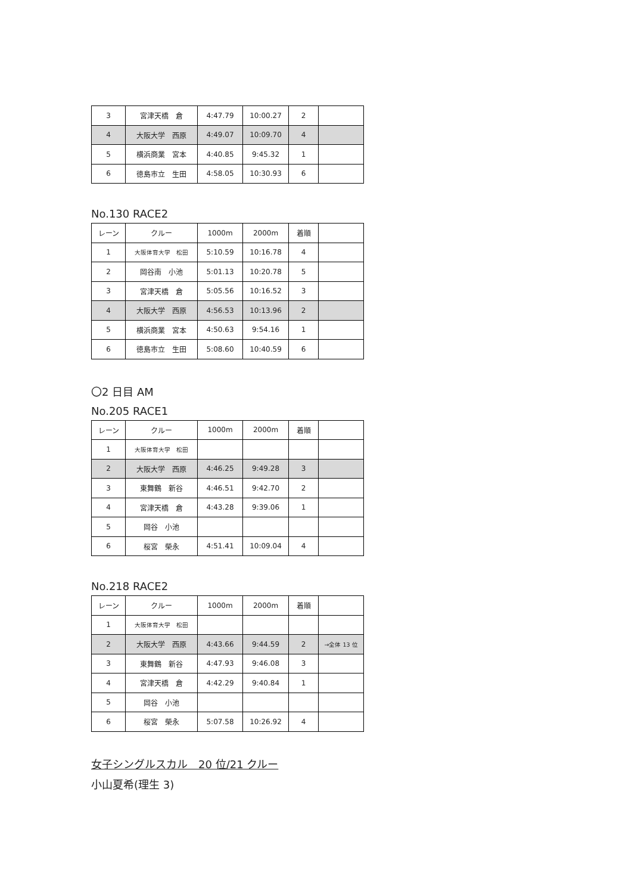| 3 | 宮津天橋 倉 | 4:47.79 | 10:00.27 | 2 | |
| 4 | 大阪大学 西原 | 4:49.07 | 10:09.70 | 4 | |
| 5 | 横浜商業 宮本 | 4:40.85 | 9:45.32 | 1 | |
| 6 | 徳島市立 生田 | 4:58.05 | 10:30.93 | 6 | |
No.130 RACE2
| レーン | クルー | 1000m | 2000m | 着順 | |
| 1 | 大阪体育大学 松田 | 5:10.59 | 10:16.78 | 4 | |
| 2 | 岡谷南 小池 | 5:01.13 | 10:20.78 | 5 | |
| 3 | 宮津天橋 倉 | 5:05.56 | 10:16.52 | 3 | |
| 4 | 大阪大学 西原 | 4:56.53 | 10:13.96 | 2 | |
| 5 | 横浜商業 宮本 | 4:50.63 | 9:54.16 | 1 | |
| 6 | 徳島市立 生田 | 5:08.60 | 10:40.59 | 6 | |
〇2 日目 AM
No.205 RACE1
| レーン | クルー | 1000m | 2000m | 着順 | |
| 1 | 大阪体育大学 松田 | | | | |
| 2 | 大阪大学 西原 | 4:46.25 | 9:49.28 | 3 | |
| 3 | 東舞鶴 新谷 | 4:46.51 | 9:42.70 | 2 | |
| 4 | 宮津天橋 倉 | 4:43.28 | 9:39.06 | 1 | |
| 5 | 岡谷 小池 | | | | |
| 6 | 桜宮 榮永 | 4:51.41 | 10:09.04 | 4 | |
No.218 RACE2
| レーン | クルー | 1000m | 2000m | 着順 | |
| 1 | 大阪体育大学 松田 | | | | |
| 2 | 大阪大学 西原 | 4:43.66 | 9:44.59 | 2 | →全体 13 位 |
| 3 | 東舞鶴 新谷 | 4:47.93 | 9:46.08 | 3 | |
| 4 | 宮津天橋 倉 | 4:42.29 | 9:40.84 | 1 | |
| 5 | 岡谷 小池 | | | | |
| 6 | 桜宮 榮永 | 5:07.58 | 10:26.92 | 4 | |
女子シングルスカル　20 位/21 クルー
小山夏希(理生 3)